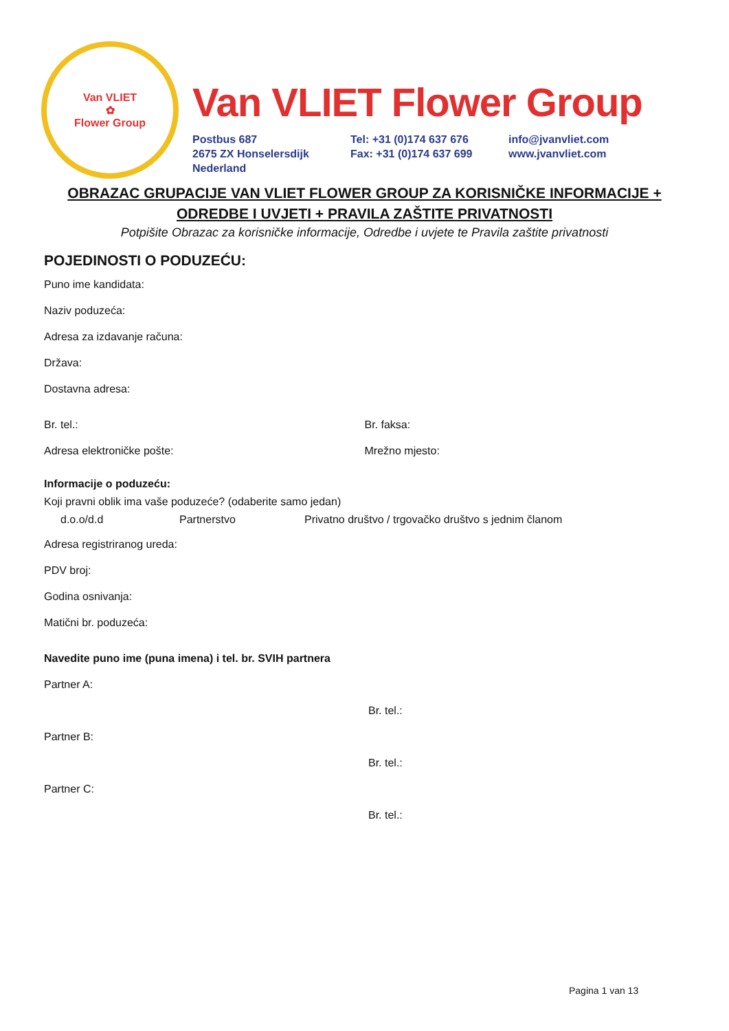Van VLIET
✿
Flower Group
Van VLIET Flower Group
Postbus 687
2675 ZX Honselersdijk
Nederland
Tel: +31 (0)174 637 676
Fax: +31 (0)174 637 699
info@jvanvliet.com
www.jvanvliet.com
OBRAZAC GRUPACIJE VAN VLIET FLOWER GROUP ZA KORISNIČKE INFORMACIJE + ODREDBE I UVJETI + PRAVILA ZAŠTITE PRIVATNOSTI
Potpišite Obrazac za korisničke informacije, Odredbe i uvjete te Pravila zaštite privatnosti
POJEDINOSTI O PODUZEĆU:
Puno ime kandidata:
Naziv poduzeća:
Adresa za izdavanje računa:
Država:
Dostavna adresa:
Br. tel.: Br. faksa:
Adresa elektroničke pošte: Mrežno mjesto:
Informacije o poduzeću:
Koji pravni oblik ima vaše poduzeće? (odaberite samo jedan)
d.o.o/d.d Partnerstvo Privatno društvo / trgovačko društvo s jednim članom
Adresa registriranog ureda:
PDV broj:
Godina osnivanja:
Matični br. poduzeća:
Navedite puno ime (puna imena) i tel. br. SVIH partnera
Partner A:
Br. tel.:
Partner B:
Br. tel.:
Partner C:
Br. tel.:
Pagina 1 van 13